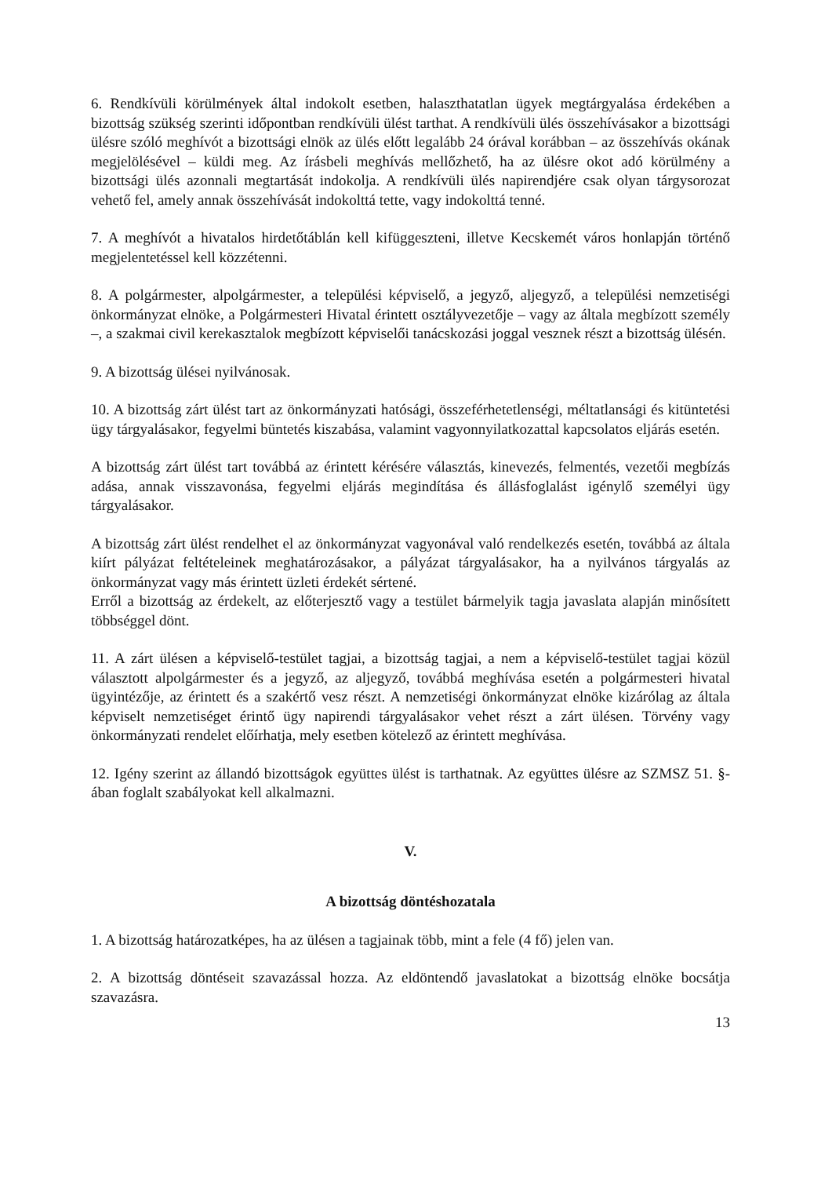6. Rendkívüli körülmények által indokolt esetben, halaszthatatlan ügyek megtárgyalása érdekében a bizottság szükség szerinti időpontban rendkívüli ülést tarthat. A rendkívüli ülés összehívásakor a bizottsági ülésre szóló meghívót a bizottsági elnök az ülés előtt legalább 24 órával korábban – az összehívás okának megjelölésével – küldi meg. Az írásbeli meghívás mellőzhető, ha az ülésre okot adó körülmény a bizottsági ülés azonnali megtartását indokolja. A rendkívüli ülés napirendjére csak olyan tárgysorozat vehető fel, amely annak összehívását indokolttá tette, vagy indokolttá tenné.
7. A meghívót a hivatalos hirdetőtáblán kell kifüggeszteni, illetve Kecskemét város honlapján történő megjelentetéssel kell közzétenni.
8. A polgármester, alpolgármester, a települési képviselő, a jegyző, aljegyző, a települési nemzetiségi önkormányzat elnöke, a Polgármesteri Hivatal érintett osztályvezetője – vagy az általa megbízott személy –, a szakmai civil kerekasztalok megbízott képviselői tanácskozási joggal vesznek részt a bizottság ülésén.
9. A bizottság ülései nyilvánosak.
10. A bizottság zárt ülést tart az önkormányzati hatósági, összeférhetetlenségi, méltatlansági és kitüntetési ügy tárgyalásakor, fegyelmi büntetés kiszabása, valamint vagyonnyilatkozattal kapcsolatos eljárás esetén.
A bizottság zárt ülést tart továbbá az érintett kérésére választás, kinevezés, felmentés, vezetői megbízás adása, annak visszavonása, fegyelmi eljárás megindítása és állásfoglalást igénylő személyi ügy tárgyalásakor.
A bizottság zárt ülést rendelhet el az önkormányzat vagyonával való rendelkezés esetén, továbbá az általa kiírt pályázat feltételeinek meghatározásakor, a pályázat tárgyalásakor, ha a nyilvános tárgyalás az önkormányzat vagy más érintett üzleti érdekét sértené.
Erről a bizottság az érdekelt, az előterjesztő vagy a testület bármelyik tagja javaslata alapján minősített többséggel dönt.
11. A zárt ülésen a képviselő-testület tagjai, a bizottság tagjai, a nem a képviselő-testület tagjai közül választott alpolgármester és a jegyző, az aljegyző, továbbá meghívása esetén a polgármesteri hivatal ügyintézője, az érintett és a szakértő vesz részt. A nemzetiségi önkormányzat elnöke kizárólag az általa képviselt nemzetiséget érintő ügy napirendi tárgyalásakor vehet részt a zárt ülésen. Törvény vagy önkormányzati rendelet előírhatja, mely esetben kötelező az érintett meghívása.
12. Igény szerint az állandó bizottságok együttes ülést is tarthatnak. Az együttes ülésre az SZMSZ 51. §-ában foglalt szabályokat kell alkalmazni.
V.
A bizottság döntéshozatala
1. A bizottság határozatképes, ha az ülésen a tagjainak több, mint a fele (4 fő) jelen van.
2. A bizottság döntéseit szavazással hozza. Az eldöntendő javaslatokat a bizottság elnöke bocsátja szavazásra.
13